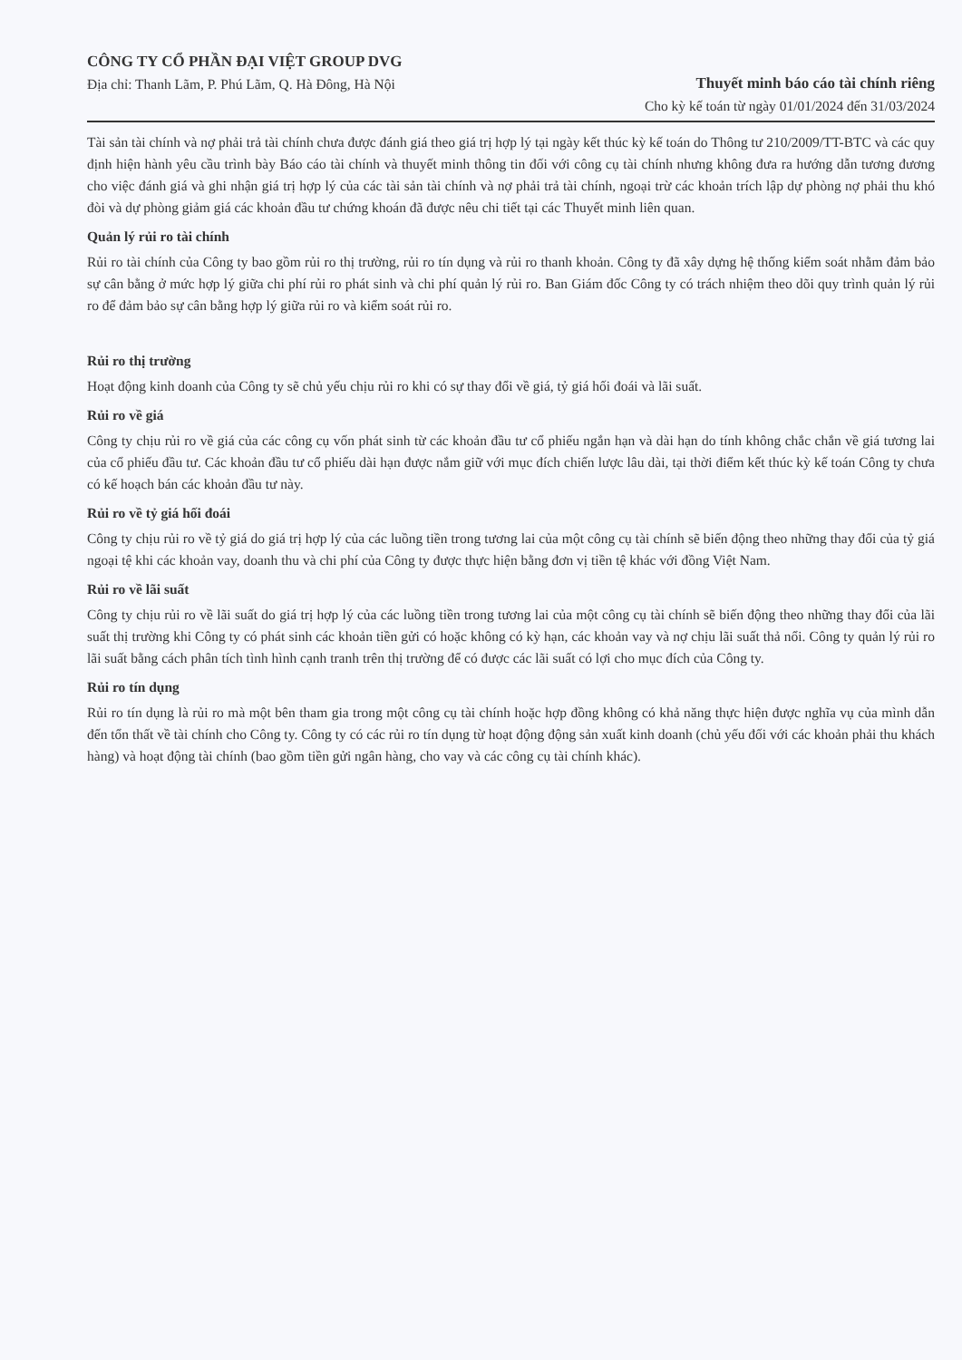CÔNG TY CỔ PHẦN ĐẠI VIỆT GROUP DVG
Địa chỉ: Thanh Lãm, P. Phú Lãm, Q. Hà Đông, Hà Nội
Thuyết minh báo cáo tài chính riêng
Cho kỳ kế toán từ ngày 01/01/2024 đến 31/03/2024
Tài sản tài chính và nợ phải trả tài chính chưa được đánh giá theo giá trị hợp lý tại ngày kết thúc kỳ kế toán do Thông tư 210/2009/TT-BTC và các quy định hiện hành yêu cầu trình bày Báo cáo tài chính và thuyết minh thông tin đối với công cụ tài chính nhưng không đưa ra hướng dẫn tương đương cho việc đánh giá và ghi nhận giá trị hợp lý của các tài sản tài chính và nợ phải trả tài chính, ngoại trừ các khoản trích lập dự phòng nợ phải thu khó đòi và dự phòng giảm giá các khoản đầu tư chứng khoán đã được nêu chi tiết tại các Thuyết minh liên quan.
Quản lý rủi ro tài chính
Rủi ro tài chính của Công ty bao gồm rủi ro thị trường, rủi ro tín dụng và rủi ro thanh khoản. Công ty đã xây dựng hệ thống kiểm soát nhằm đảm bảo sự cân bằng ở mức hợp lý giữa chi phí rủi ro phát sinh và chi phí quản lý rủi ro. Ban Giám đốc Công ty có trách nhiệm theo dõi quy trình quản lý rủi ro để đảm bảo sự cân bằng hợp lý giữa rủi ro và kiểm soát rủi ro.
Rủi ro thị trường
Hoạt động kinh doanh của Công ty sẽ chủ yếu chịu rủi ro khi có sự thay đổi về giá, tỷ giá hối đoái và lãi suất.
Rủi ro về giá
Công ty chịu rủi ro về giá của các công cụ vốn phát sinh từ các khoản đầu tư cổ phiếu ngắn hạn và dài hạn do tính không chắc chắn về giá tương lai của cổ phiếu đầu tư. Các khoản đầu tư cổ phiếu dài hạn được nắm giữ với mục đích chiến lược lâu dài, tại thời điểm kết thúc kỳ kế toán Công ty chưa có kế hoạch bán các khoản đầu tư này.
Rủi ro về tỷ giá hối đoái
Công ty chịu rủi ro về tỷ giá do giá trị hợp lý của các luồng tiền trong tương lai của một công cụ tài chính sẽ biến động theo những thay đổi của tỷ giá ngoại tệ khi các khoản vay, doanh thu và chi phí của Công ty được thực hiện bằng đơn vị tiền tệ khác với đồng Việt Nam.
Rủi ro về lãi suất
Công ty chịu rủi ro về lãi suất do giá trị hợp lý của các luồng tiền trong tương lai của một công cụ tài chính sẽ biến động theo những thay đổi của lãi suất thị trường khi Công ty có phát sinh các khoản tiền gửi có hoặc không có kỳ hạn, các khoản vay và nợ chịu lãi suất thả nổi. Công ty quản lý rủi ro lãi suất bằng cách phân tích tình hình cạnh tranh trên thị trường để có được các lãi suất có lợi cho mục đích của Công ty.
Rủi ro tín dụng
Rủi ro tín dụng là rủi ro mà một bên tham gia trong một công cụ tài chính hoặc hợp đồng không có khả năng thực hiện được nghĩa vụ của mình dẫn đến tổn thất về tài chính cho Công ty. Công ty có các rủi ro tín dụng từ hoạt động động sản xuất kinh doanh (chủ yếu đối với các khoản phải thu khách hàng) và hoạt động tài chính (bao gồm tiền gửi ngân hàng, cho vay và các công cụ tài chính khác).